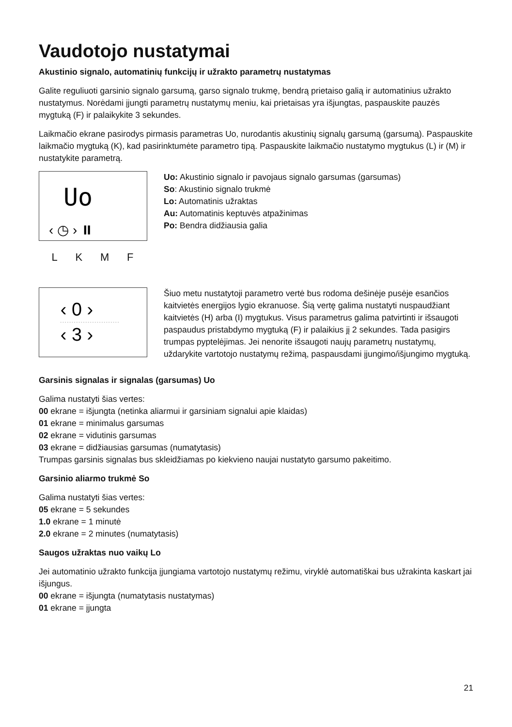Vaudotojo nustatymai
Akustinio signalo, automatinių funkcijų ir užrakto parametrų nustatymas
Galite reguliuoti garsinio signalo garsumą, garso signalo trukmę, bendrą prietaiso galią ir automatinius užrakto nustatymus. Norėdami įjungti parametrų nustatymų meniu, kai prietaisas yra išjungtas, paspauskite pauzės mygtuką (F) ir palaikykite 3 sekundes.
Laikmačio ekrane pasirodys pirmasis parametras Uo, nurodantis akustinių signalų garsumą (garsumą). Paspauskite laikmačio mygtuką (K), kad pasirinktumėte parametro tipą. Paspauskite laikmačio nustatymo mygtukus (L) ir (M) ir nustatykite parametrą.
Uo
‹ ◷ › ⏸
L K M F
Uo: Akustinio signalo ir pavojaus signalo garsumas (garsumas)
So: Akustinio signalo trukmė
Lo: Automatinis užraktas
Au: Automatinis keptuvės atpažinimas
Po: Bendra didžiausia galia
‹ 0 ›
‹ 3 ›
Šiuo metu nustatytoji parametro vertė bus rodoma dešinėje pusėje esančios kaitvietės energijos lygio ekranuose. Šią vertę galima nustatyti nuspaudžiant kaitvietės (H) arba (I) mygtukus. Visus parametrus galima patvirtinti ir išsaugoti paspaudus pristabdymo mygtuką (F) ir palaikius jį 2 sekundes. Tada pasigirs trumpas pyptelėjimas. Jei nenorite išsaugoti naujų parametrų nustatymų, uždarykite vartotojo nustatymų režimą, paspausdami įjungimo/išjungimo mygtuką.
Garsinis signalas ir signalas (garsumas) Uo
Galima nustatyti šias vertes:
00 ekrane = išjungta (netinka aliarmui ir garsiniam signalui apie klaidas)
01 ekrane = minimalus garsumas
02 ekrane = vidutinis garsumas
03 ekrane = didžiausias garsumas (numatytasis)
Trumpas garsinis signalas bus skleidžiamas po kiekvieno naujai nustatyto garsumo pakeitimo.
Garsinio aliarmo trukmė So
Galima nustatyti šias vertes:
05 ekrane = 5 sekundes
1.0 ekrane = 1 minutė
2.0 ekrane = 2 minutes (numatytasis)
Saugos užraktas nuo vaikų Lo
Jei automatinio užrakto funkcija įjungiama vartotojo nustatymų režimu, viryklė automatiškai bus užrakinta kaskart jai išjungus.
00 ekrane = išjungta (numatytasis nustatymas)
01 ekrane = įjungta
21